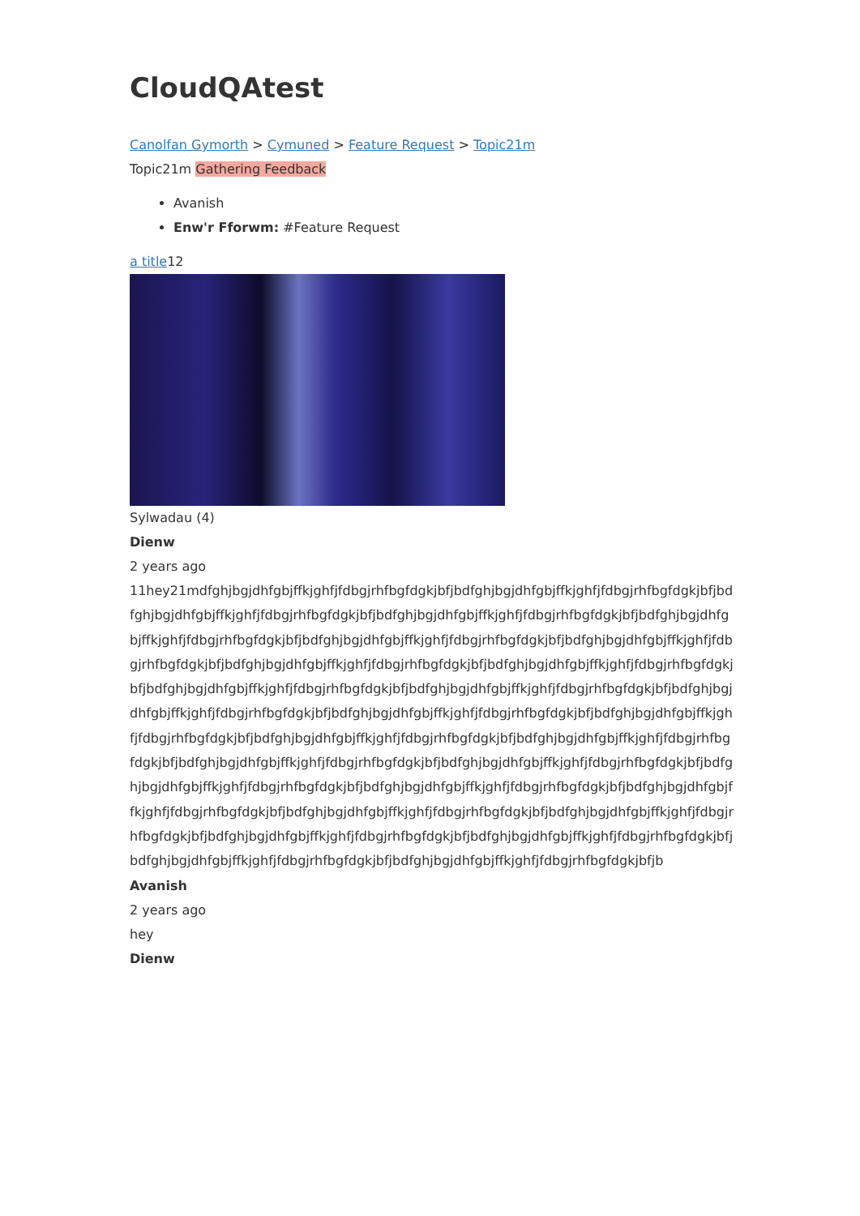CloudQAtest
Canolfan Gymorth > Cymuned > Feature Request > Topic21m
Topic21m Gathering Feedback
Avanish
Enw'r Fforwm: #Feature Request
a title12
Sylwadau (4)
Dienw
2 years ago
11hey21mdfghjbgjdhfgbjffkjghfjfdbgjrhfbgfdgkjbfjbdfghjbgjdhfgbjffkjghfjfdbgjrhfbgfdgkjbfjbdfghjbgjdhfgbjffkjghfjfdbgjrhfbgfdgkjbfjbdfghjbgjdhfgbjffkjghfjfdbgjrhfbgfdgkjbfjbdfghjbgjdhfgbjffkjghfjfdbgjrhfbgfdgkjbfjbdfghjbgjdhfgbjffkjghfjfdbgjrhfbgfdgkjbfjbdfghjbgjdhfgbjffkjghfjfdbgjrhfbgfdgkjbfjbdfghjbgjdhfgbjffkjghfjfdbgjrhfbgfdgkjbfjbdfghjbgjdhfgbjffkjghfjfdbgjrhfbgfdgkjbfjbdfghjbgjdhfgbjffkjghfjfdbgjrhfbgfdgkjbfjbdfghjbgjdhfgbjffkjghfjfdbgjrhfbgfdgkjbfjbdfghjbgjdhfgbjffkjghfjfdbgjrhfbgfdgkjbfjbdfghjbgjdhfgbjffkjghfjfdbgjrhfbgfdgkjbfjbdfghjbgjdhfgbjffkjghfjfdbgjrhfbgfdgkjbfjbdfghjbgjdhfgbjffkjghfjfdbgjrhfbgfdgkjbfjbdfghjbgjdhfgbjffkjghfjfdbgjrhfbgfdgkjbfjbdfghjbgjdhfgbjffkjghfjfdbgjrhfbgfdgkjbfjbdfghjbgjdhfgbjffkjghfjfdbgjrhfbgfdgkjbfjbdfghjbgjdhfgbjffkjghfjfdbgjrhfbgfdgkjbfjbdfghjbgjdhfgbjffkjghfjfdbgjrhfbgfdgkjbfjbdfghjbgjdhfgbjffkjghfjfdbgjrhfbgfdgkjbfjbdfghjbgjdhfgbjffkjghfjfdbgjrhfbgfdgkjbfjbdfghjbgjdhfgbjffkjghfjfdbgjrhfbgfdgkjbfjbdfghjbgjdhfgbjffkjghfjfdbgjrhfbgfdgkjbfjbdfghjbgjdhfgbjffkjghfjfdbgjrhfbgfdgkjbfjbdfghjbgjdhfgbjffkjghfjfdbgjrhfbgfdgkjbfjbdfghjbgjdhfgbjffkjghfjfdbgjrhfbgfdgkjbfjb
Avanish
2 years ago
hey
Dienw